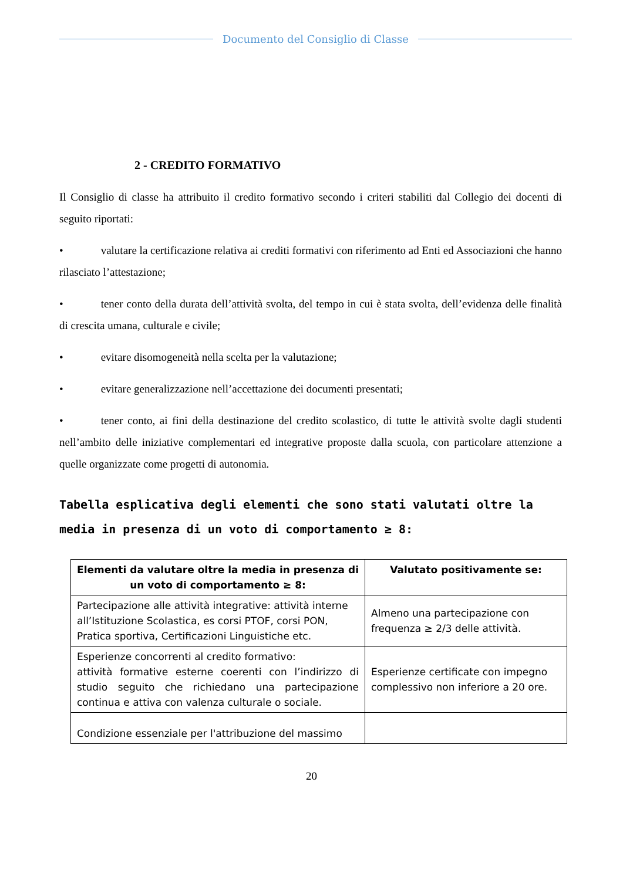Documento del Consiglio di Classe
2 - CREDITO FORMATIVO
Il Consiglio di classe ha attribuito il credito formativo secondo i criteri stabiliti dal Collegio dei docenti di seguito riportati:
• valutare la certificazione relativa ai crediti formativi con riferimento ad Enti ed Associazioni che hanno rilasciato l’attestazione;
• tener conto della durata dell’attività svolta, del tempo in cui è stata svolta, dell’evidenza delle finalità di crescita umana, culturale e civile;
• evitare disomogeneità nella scelta per la valutazione;
• evitare generalizzazione nell’accettazione dei documenti presentati;
• tener conto, ai fini della destinazione del credito scolastico, di tutte le attività svolte dagli studenti nell’ambito delle iniziative complementari ed integrative proposte dalla scuola, con particolare attenzione a quelle organizzate come progetti di autonomia.
Tabella esplicativa degli elementi che sono stati valutati oltre la media in presenza di un voto di comportamento ≥ 8:
| Elementi da valutare oltre la media in presenza di un voto di comportamento ≥ 8: | Valutato positivamente se: |
| --- | --- |
| Partecipazione alle attività integrative: attività interne all’Istituzione Scolastica, es corsi PTOF, corsi PON, Pratica sportiva, Certificazioni Linguistiche etc. | Almeno una partecipazione con frequenza ≥ 2/3 delle attività. |
| Esperienze concorrenti al credito formativo: attività formative esterne coerenti con l’indirizzo di studio seguito che richiedano una partecipazione continua e attiva con valenza culturale o sociale. | Esperienze certificate con impegno complessivo non inferiore a 20 ore. |
| Condizione essenziale per l'attribuzione del massimo | |
20